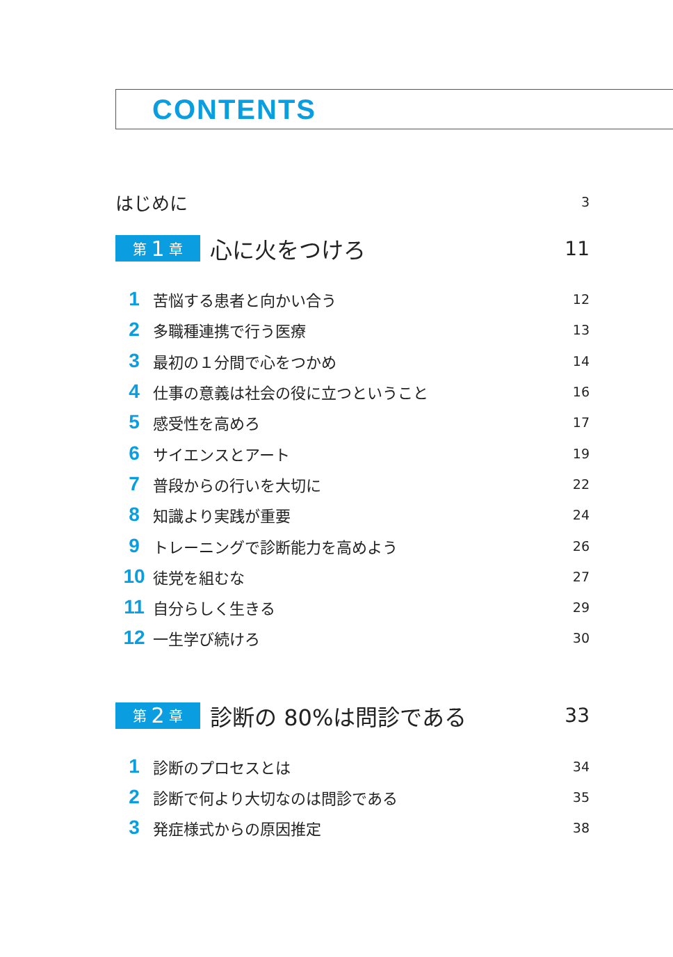CONTENTS
はじめに 3
第 1 章
心に火をつけろ 11
1 苦悩する患者と向かい合う 12
2 多職種連携で行う医療 13
3 最初の１分間で心をつかめ 14
4 仕事の意義は社会の役に立つということ 16
5 感受性を高めろ 17
6 サイエンスとアート 19
7 普段からの行いを大切に 22
8 知識より実践が重要 24
9 トレーニングで診断能力を高めよう 26
10 徒党を組むな 27
11 自分らしく生きる 29
12 一生学び続けろ 30
第 2 章
診断の 80%は問診である 33
1 診断のプロセスとは 34
2 診断で何より大切なのは問診である 35
3 発症様式からの原因推定 38